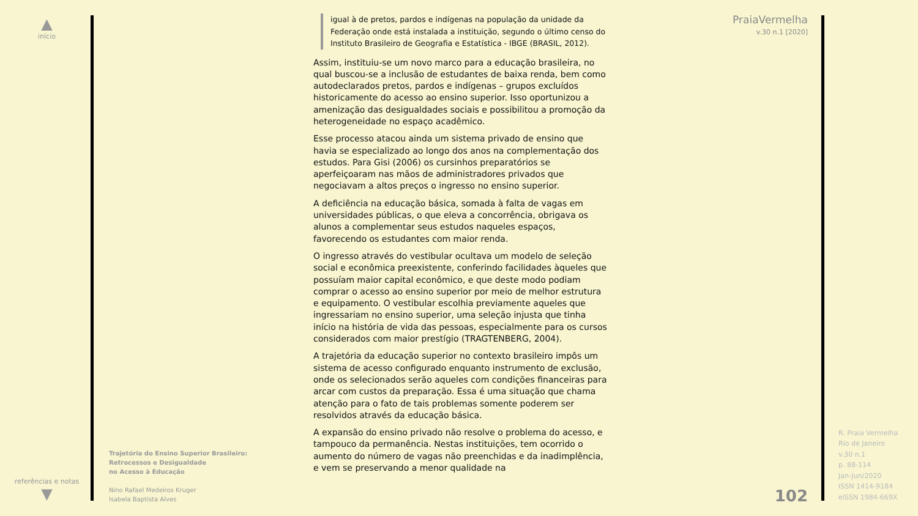▲
início
referências e notas
▼
Trajetória do Ensino Superior Brasileiro:
Retrocessos e Desigualdade
no Acesso à Educação
Nino Rafael Medeiros Kruger
Isabela Baptista Alves
igual à de pretos, pardos e indígenas na população da unidade da Federação onde está instalada a instituição, segundo o último censo do Instituto Brasileiro de Geografia e Estatística - IBGE (BRASIL, 2012).
Assim, instituiu-se um novo marco para a educação brasileira, no qual buscou-se a inclusão de estudantes de baixa renda, bem como autodeclarados pretos, pardos e indígenas – grupos excluídos historicamente do acesso ao ensino superior. Isso oportunizou a amenização das desigualdades sociais e possibilitou a promoção da heterogeneidade no espaço acadêmico.
Esse processo atacou ainda um sistema privado de ensino que havia se especializado ao longo dos anos na complementação dos estudos. Para Gisi (2006) os cursinhos preparatórios se aperfeiçoaram nas mãos de administradores privados que negociavam a altos preços o ingresso no ensino superior.
A deficiência na educação básica, somada à falta de vagas em universidades públicas, o que eleva a concorrência, obrigava os alunos a complementar seus estudos naqueles espaços, favorecendo os estudantes com maior renda.
O ingresso através do vestibular ocultava um modelo de seleção social e econômica preexistente, conferindo facilidades àqueles que possuíam maior capital econômico, e que deste modo podiam comprar o acesso ao ensino superior por meio de melhor estrutura e equipamento. O vestibular escolhia previamente aqueles que ingressariam no ensino superior, uma seleção injusta que tinha início na história de vida das pessoas, especialmente para os cursos considerados com maior prestígio (TRAGTENBERG, 2004).
A trajetória da educação superior no contexto brasileiro impôs um sistema de acesso configurado enquanto instrumento de exclusão, onde os selecionados serão aqueles com condições financeiras para arcar com custos da preparação. Essa é uma situação que chama atenção para o fato de tais problemas somente poderem ser resolvidos através da educação básica.
A expansão do ensino privado não resolve o problema do acesso, e tampouco da permanência. Nestas instituições, tem ocorrido o aumento do número de vagas não preenchidas e da inadimplência, e vem se preservando a menor qualidade na
PraiaVermelha
v.30 n.1 [2020]
102
R. Praia Vermelha
Rio de Janeiro
v.30 n.1
p. 88-114
Jan-Jun/2020
ISSN 1414-9184
eISSN 1984-669X